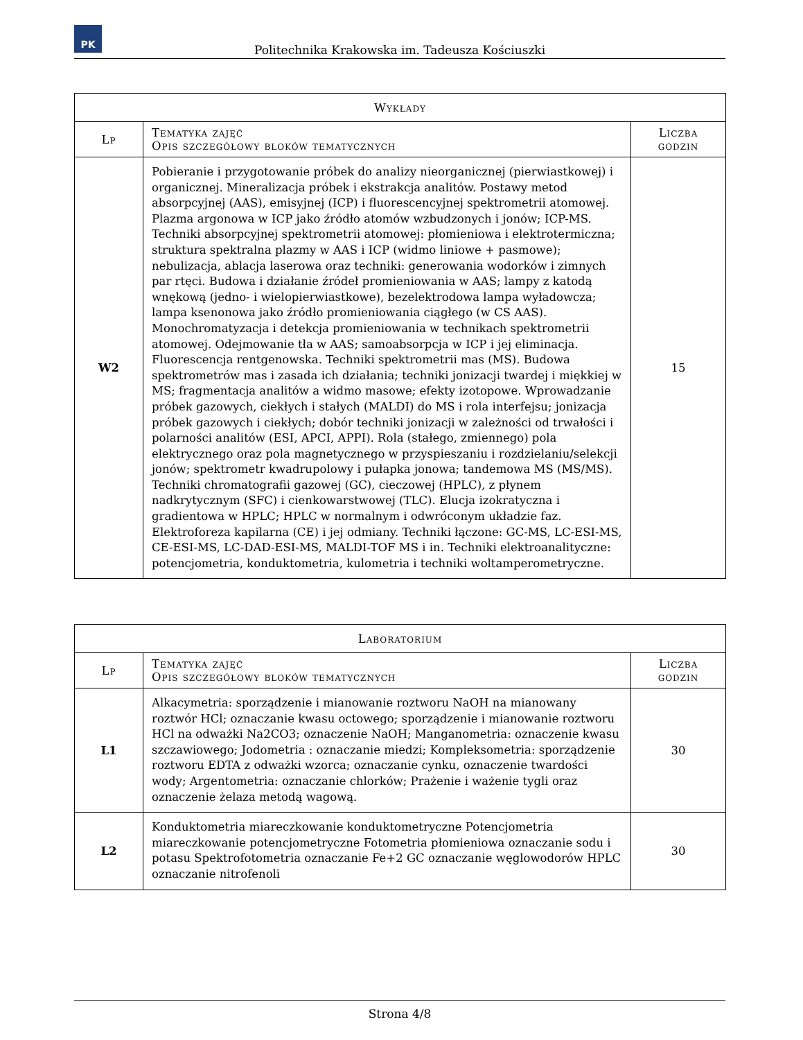PK
Politechnika Krakowska im. Tadeusza Kościuszki
| Wykłady | | |
| --- | --- | --- |
| Lp | Tematyka zajęć Opis szczegółowy bloków tematycznych | Liczba godzin |
| W2 | Pobieranie i przygotowanie próbek do analizy nieorganicznej (pierwiastkowej) i organicznej. Mineralizacja próbek i ekstrakcja analitów. Postawy metod absorpcyjnej (AAS), emisyjnej (ICP) i fluorescencyjnej spektrometrii atomowej. Plazma argonowa w ICP jako źródło atomów wzbudzonych i jonów; ICP-MS. Techniki absorpcyjnej spektrometrii atomowej: płomieniowa i elektrotermiczna; struktura spektralna plazmy w AAS i ICP (widmo liniowe + pasmowe); nebulizacja, ablacja laserowa oraz techniki: generowania wodorków i zimnych par rtęci. Budowa i działanie źródeł promieniowania w AAS; lampy z katodą wnękową (jedno- i wielopierwiastkowe), bezelektrodowa lampa wyładowcza; lampa ksenonowa jako źródło promieniowania ciągłego (w CS AAS). Monochromatyzacja i detekcja promieniowania w technikach spektrometrii atomowej. Odejmowanie tła w AAS; samoabsorpcja w ICP i jej eliminacja. Fluorescencja rentgenowska. Techniki spektrometrii mas (MS). Budowa spektrometrów mas i zasada ich działania; techniki jonizacji twardej i miękkiej w MS; fragmentacja analitów a widmo masowe; efekty izotopowe. Wprowadzanie próbek gazowych, ciekłych i stałych (MALDI) do MS i rola interfejsu; jonizacja próbek gazowych i ciekłych; dobór techniki jonizacji w zależności od trwałości i polarności analitów (ESI, APCI, APPI). Rola (stałego, zmiennego) pola elektrycznego oraz pola magnetycznego w przyspieszaniu i rozdzielaniu/selekcji jonów; spektrometr kwadrupolowy i pułapka jonowa; tandemowa MS (MS/MS). Techniki chromatografii gazowej (GC), cieczowej (HPLC), z płynem nadkrytycznym (SFC) i cienkowarstwowej (TLC). Elucja izokratyczna i gradientowa w HPLC; HPLC w normalnym i odwróconym układzie faz. Elektroforeza kapilarna (CE) i jej odmiany. Techniki łączone: GC-MS, LC-ESI-MS, CE-ESI-MS, LC-DAD-ESI-MS, MALDI-TOF MS i in. Techniki elektroanalityczne: potencjometria, konduktometria, kulometria i techniki woltamperometryczne. | 15 |
| Laboratorium | | |
| --- | --- | --- |
| Lp | Tematyka zajęć Opis szczegółowy bloków tematycznych | Liczba godzin |
| L1 | Alkacymetria: sporządzenie i mianowanie roztworu NaOH na mianowany roztwór HCl; oznaczanie kwasu octowego; sporządzenie i mianowanie roztworu HCl na odważki Na2CO3; oznaczenie NaOH; Manganometria: oznaczenie kwasu szczawiowego; Jodometria : oznaczanie miedzi; Kompleksometria: sporządzenie roztworu EDTA z odważki wzorca; oznaczanie cynku, oznaczenie twardości wody; Argentometria: oznaczanie chlorków; Prażenie i ważenie tygli oraz oznaczenie żelaza metodą wagową. | 30 |
| L2 | Konduktometria miareczkowanie konduktometryczne Potencjometria miareczkowanie potencjometryczne Fotometria płomieniowa oznaczanie sodu i potasu Spektrofotometria oznaczanie Fe+2 GC oznaczanie węglowodorów HPLC oznaczanie nitrofenoli | 30 |
Strona 4/8